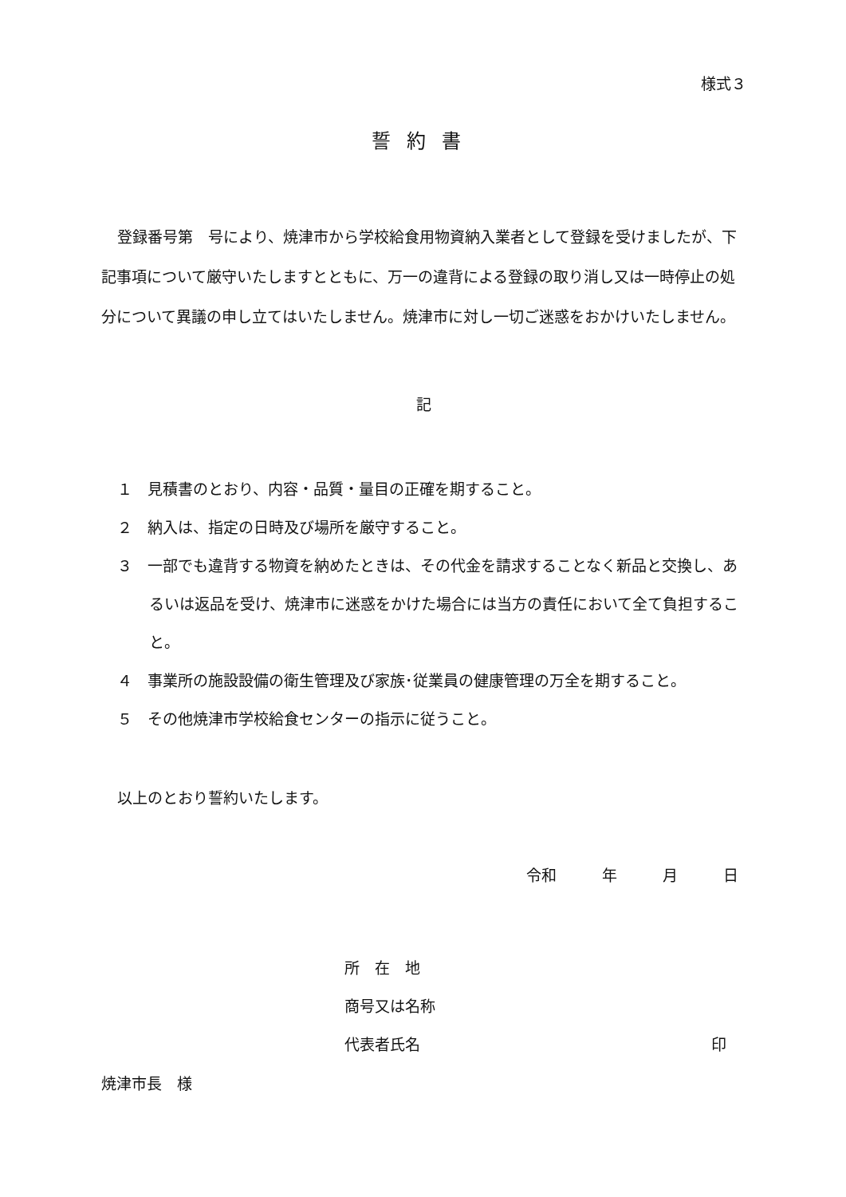様式３
誓約書
登録番号第　号により、焼津市から学校給食用物資納入業者として登録を受けましたが、下記事項について厳守いたしますとともに、万一の違背による登録の取り消し又は一時停止の処分について異議の申し立てはいたしません。焼津市に対し一切ご迷惑をおかけいたしません。
記
１　見積書のとおり、内容・品質・量目の正確を期すること。
２　納入は、指定の日時及び場所を厳守すること。
３　一部でも違背する物資を納めたときは、その代金を請求することなく新品と交換し、あるいは返品を受け、焼津市に迷惑をかけた場合には当方の責任において全て負担すること。
４　事業所の施設設備の衛生管理及び家族･従業員の健康管理の万全を期すること。
５　その他焼津市学校給食センターの指示に従うこと。
以上のとおり誓約いたします。
令和　　　年　　　月　　　日
所　在　地
商号又は名称
代表者氏名 印
焼津市長　様